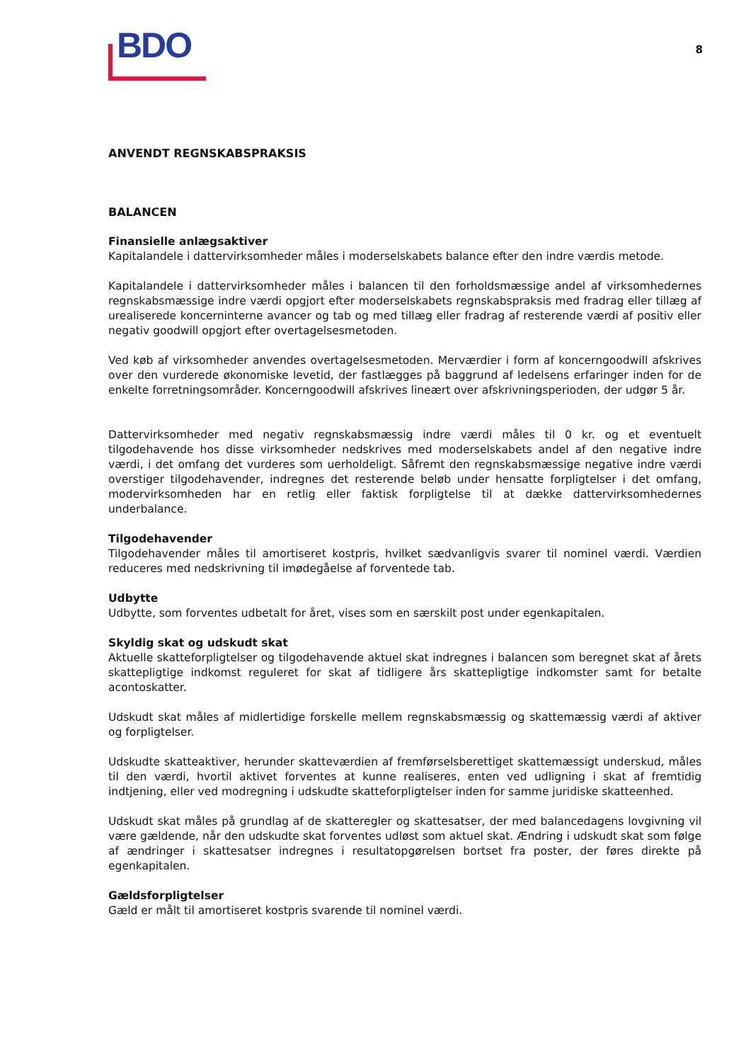BDO
8
ANVENDT REGNSKABSPRAKSIS
BALANCEN
Finansielle anlægsaktiver
Kapitalandele i dattervirksomheder måles i moderselskabets balance efter den indre værdis metode.
Kapitalandele i dattervirksomheder måles i balancen til den forholdsmæssige andel af virksomhedernes regnskabsmæssige indre værdi opgjort efter moderselskabets regnskabspraksis med fradrag eller tillæg af urealiserede koncerninterne avancer og tab og med tillæg eller fradrag af resterende værdi af positiv eller negativ goodwill opgjort efter overtagelsesmetoden.
Ved køb af virksomheder anvendes overtagelsesmetoden. Merværdier i form af koncerngoodwill afskrives over den vurderede økonomiske levetid, der fastlægges på baggrund af ledelsens erfaringer inden for de enkelte forretningsområder. Koncerngoodwill afskrives lineært over afskrivningsperioden, der udgør 5 år.
Dattervirksomheder med negativ regnskabsmæssig indre værdi måles til 0 kr. og et eventuelt tilgodehavende hos disse virksomheder nedskrives med moderselskabets andel af den negative indre værdi, i det omfang det vurderes som uerholdeligt. Såfremt den regnskabsmæssige negative indre værdi overstiger tilgodehavender, indregnes det resterende beløb under hensatte forpligtelser i det omfang, modervirksomheden har en retlig eller faktisk forpligtelse til at dække dattervirksomhedernes underbalance.
Tilgodehavender
Tilgodehavender måles til amortiseret kostpris, hvilket sædvanligvis svarer til nominel værdi. Værdien reduceres med nedskrivning til imødegåelse af forventede tab.
Udbytte
Udbytte, som forventes udbetalt for året, vises som en særskilt post under egenkapitalen.
Skyldig skat og udskudt skat
Aktuelle skatteforpligtelser og tilgodehavende aktuel skat indregnes i balancen som beregnet skat af årets skattepligtige indkomst reguleret for skat af tidligere års skattepligtige indkomster samt for betalte acontoskatter.
Udskudt skat måles af midlertidige forskelle mellem regnskabsmæssig og skattemæssig værdi af aktiver og forpligtelser.
Udskudte skatteaktiver, herunder skatteværdien af fremførselsberettiget skattemæssigt underskud, måles til den værdi, hvortil aktivet forventes at kunne realiseres, enten ved udligning i skat af fremtidig indtjening, eller ved modregning i udskudte skatteforpligtelser inden for samme juridiske skatteenhed.
Udskudt skat måles på grundlag af de skatteregler og skattesatser, der med balancedagens lovgivning vil være gældende, når den udskudte skat forventes udløst som aktuel skat. Ændring i udskudt skat som følge af ændringer i skattesatser indregnes i resultatopgørelsen bortset fra poster, der føres direkte på egenkapitalen.
Gældsforpligtelser
Gæld er målt til amortiseret kostpris svarende til nominel værdi.